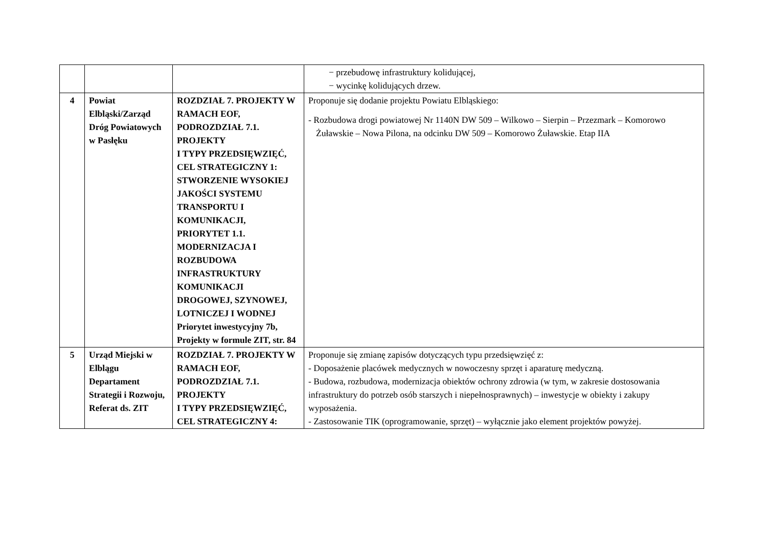| | | | − przebudowę infrastruktury kolidującej, − wycinkę kolidujących drzew. |
| 4 | Powiat Elbląski/Zarząd Dróg Powiatowych w Pasłęku | ROZDZIAŁ 7. PROJEKTY W RAMACH EOF, PODROZDZIAŁ 7.1. PROJEKTY I TYPY PRZEDSIĘWZIĘĆ, CEL STRATEGICZNY 1: STWORZENIE WYSOKIEJ JAKOŚCI SYSTEMU TRANSPORTU I KOMUNIKACJI, PRIORYTET 1.1. MODERNIZACJA I ROZBUDOWA INFRASTRUKTURY KOMUNIKACJI DROGOWEJ, SZYNOWEJ, LOTNICZEJ I WODNEJ Priorytet inwestycyjny 7b, Projekty w formule ZIT, str. 84 | Proponuje się dodanie projektu Powiatu Elbląskiego: - Rozbudowa drogi powiatowej Nr 1140N DW 509 – Wilkowo – Sierpin – Przezmark – Komorowo Żuławskie – Nowa Pilona, na odcinku DW 509 – Komorowo Żuławskie. Etap IIA |
| 5 | Urząd Miejski w Elblągu Departament Strategii i Rozwoju, Referat ds. ZIT | ROZDZIAŁ 7. PROJEKTY W RAMACH EOF, PODROZDZIAŁ 7.1. PROJEKTY I TYPY PRZEDSIĘWZIĘĆ, CEL STRATEGICZNY 4: | Proponuje się zmianę zapisów dotyczących typu przedsięwzięć z: - Doposażenie placówek medycznych w nowoczesny sprzęt i aparaturę medyczną. - Budowa, rozbudowa, modernizacja obiektów ochrony zdrowia (w tym, w zakresie dostosowania infrastruktury do potrzeb osób starszych i niepełnosprawnych) – inwestycje w obiekty i zakupy wyposażenia. - Zastosowanie TIK (oprogramowanie, sprzęt) – wyłącznie jako element projektów powyżej. |